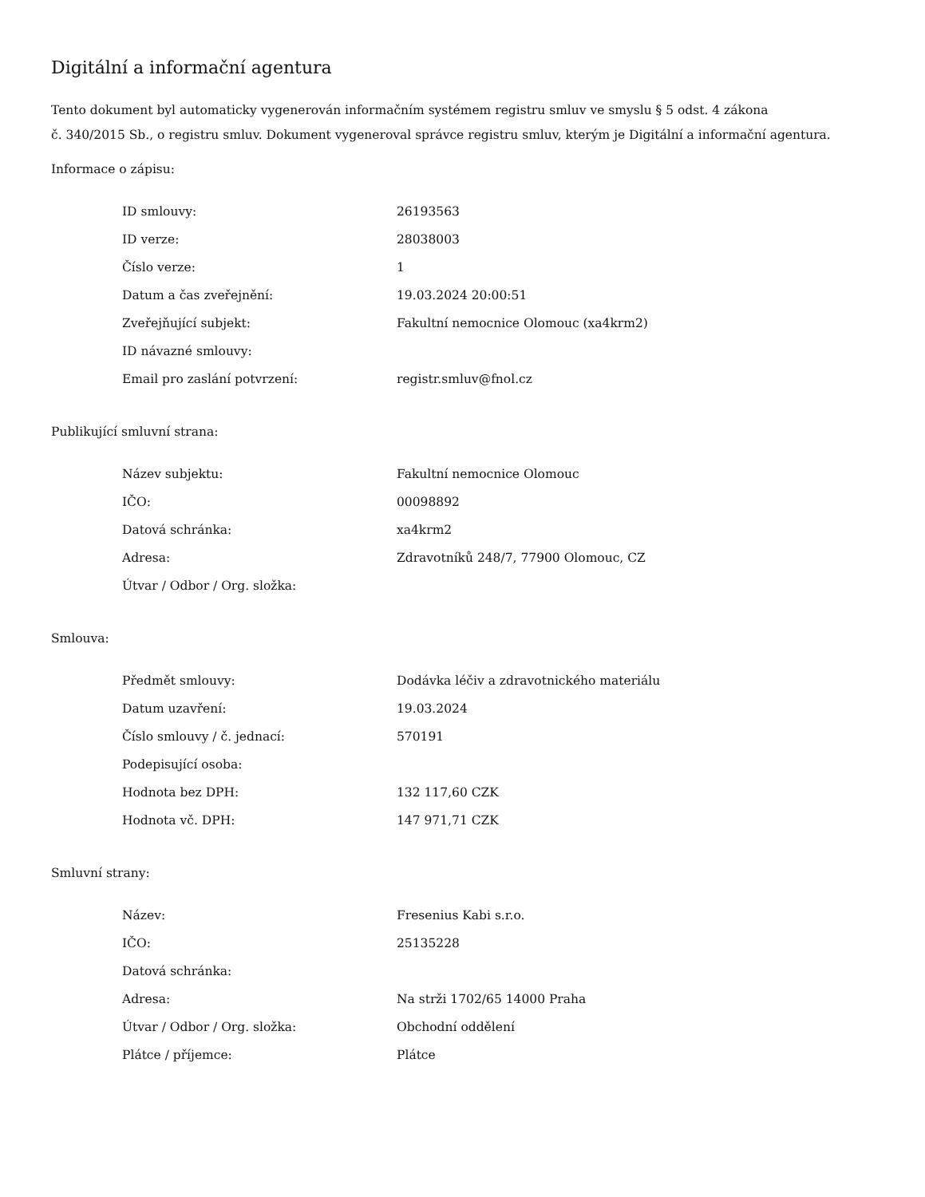Digitální a informační agentura
Tento dokument byl automaticky vygenerován informačním systémem registru smluv ve smyslu § 5 odst. 4 zákona
č. 340/2015 Sb., o registru smluv. Dokument vygeneroval správce registru smluv, kterým je Digitální a informační agentura.
Informace o zápisu:
| ID smlouvy: | 26193563 |
| ID verze: | 28038003 |
| Číslo verze: | 1 |
| Datum a čas zveřejnění: | 19.03.2024 20:00:51 |
| Zveřejňující subjekt: | Fakultní nemocnice Olomouc (xa4krm2) |
| ID návazné smlouvy: | |
| Email pro zaslání potvrzení: | registr.smluv@fnol.cz |
Publikující smluvní strana:
| Název subjektu: | Fakultní nemocnice Olomouc |
| IČO: | 00098892 |
| Datová schránka: | xa4krm2 |
| Adresa: | Zdravotníků 248/7, 77900 Olomouc, CZ |
| Útvar / Odbor / Org. složka: | |
Smlouva:
| Předmět smlouvy: | Dodávka léčiv a zdravotnického materiálu |
| Datum uzavření: | 19.03.2024 |
| Číslo smlouvy / č. jednací: | 570191 |
| Podepisující osoba: | |
| Hodnota bez DPH: | 132 117,60 CZK |
| Hodnota vč. DPH: | 147 971,71 CZK |
Smluvní strany:
| Název: | Fresenius Kabi s.r.o. |
| IČO: | 25135228 |
| Datová schránka: | |
| Adresa: | Na strži 1702/65 14000 Praha |
| Útvar / Odbor / Org. složka: | Obchodní oddělení |
| Plátce / příjemce: | Plátce |